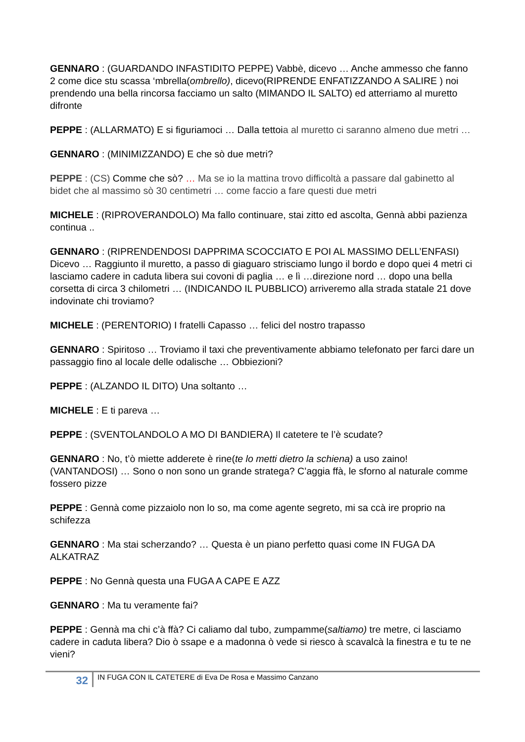GENNARO : (GUARDANDO INFASTIDITO PEPPE) Vabbè, dicevo … Anche ammesso che fanno 2 come dice stu scassa ‘mbrella(ombrello), dicevo(RIPRENDE ENFATIZZANDO A SALIRE ) noi prendendo una bella rincorsa facciamo un salto (MIMANDO IL SALTO) ed atterriamo al muretto difronte
PEPPE : (ALLARMATO) E si figuriamoci … Dalla tettoia al muretto ci saranno almeno due metri …
GENNARO : (MINIMIZZANDO) E che sò due metri?
PEPPE : (CS) Comme che sò? … Ma se io la mattina trovo difficoltà a passare dal gabinetto al bidet che al massimo sò 30 centimetri … come faccio a fare questi due metri
MICHELE : (RIPROVERANDOLO) Ma fallo continuare, stai zitto ed ascolta, Gennà abbi pazienza continua ..
GENNARO : (RIPRENDENDOSI DAPPRIMA SCOCCIATO E POI AL MASSIMO DELL’ENFASI) Dicevo … Raggiunto il muretto, a passo di giaguaro strisciamo lungo il bordo e dopo quei 4 metri ci lasciamo cadere in caduta libera sui covoni di paglia … e lì …direzione nord … dopo una bella corsetta di circa 3 chilometri … (INDICANDO IL PUBBLICO) arriveremo alla strada statale 21 dove indovinate chi troviamo?
MICHELE : (PERENTORIO) I fratelli Capasso … felici del nostro trapasso
GENNARO : Spiritoso … Troviamo il taxi che preventivamente abbiamo telefonato per farci dare un passaggio fino al locale delle odalische … Obbiezioni?
PEPPE : (ALZANDO IL DITO) Una soltanto …
MICHELE : E ti pareva …
PEPPE : (SVENTOLANDOLO A MO DI BANDIERA) Il catetere te l’è scudate?
GENNARO : No, t’ò miette adderete è rine(te lo metti dietro la schiena) a uso zaino! (VANTANDOSI) … Sono o non sono un grande stratega? C’aggia ffà, le sforno al naturale comme fossero pizze
PEPPE : Gennà come pizzaiolo non lo so, ma come agente segreto, mi sa ccà ire proprio na schifezza
GENNARO : Ma stai scherzando? … Questa è un piano perfetto quasi come IN FUGA DA ALKATRAZ
PEPPE : No Gennà questa una FUGA A CAPE E AZZ
GENNARO : Ma tu veramente fai?
PEPPE : Gennà ma chi c’à ffà? Ci caliamo dal tubo, zumpamme(saltiamo) tre metre, ci lasciamo cadere in caduta libera? Dio ò ssape e a madonna ò vede si riesco à scavalcà la finestra e tu te ne vieni?
32 IN FUGA CON IL CATETERE di Eva De Rosa e Massimo Canzano